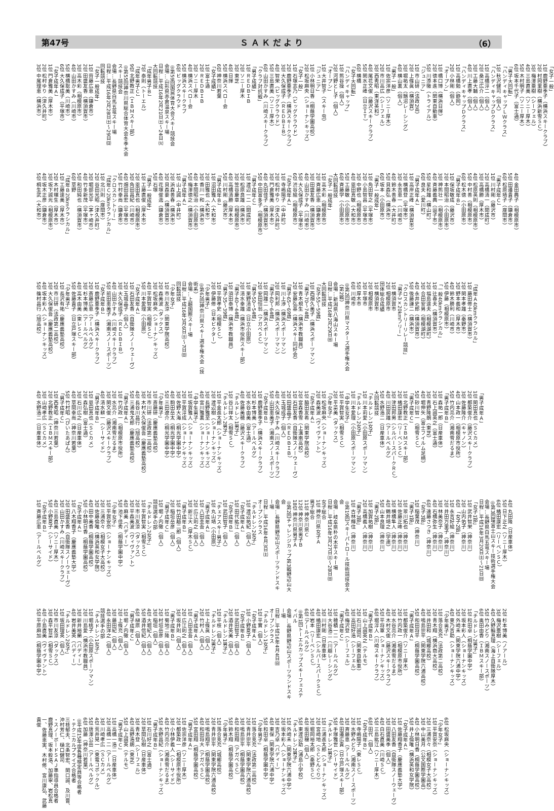第47号 Ｓ Ａ Ｋ だ よ り （6）
「女子一般」
1位 鹿野亜季子（横浜スキークラブ）
2位 村岡里樹（横浜新雪ＳＣ）
3位 梅澤亜樹（シーフェル）
4位 三島直美（ソニー厚木）
5位 木村明子（ソニー厚木）
6位 坂本千代子（富士通）
「男子大回転」
「ハンディキャップＬＷクラス」
1位 秋沢健司（個人）
「ハンディキャップＤクラス」
1位 高橋淳二（個人）
2位 桑江広介（個人）
3位 工藤大輔（個人）
4位 川上直孝（個人）
「ハンディキャップＤクラス」
1位 高橋勉（静岡）
2位 小林剛（個人）
「オープン」
1位 橋口博（横浜日揮）
2位 徳本進（関東自動車）
5位 川添徹（トライアル）
「ジュニア」
1位 市山研（法政2高）
2位 上條眞（横須賀）
3位 堀祐太（鵠沼レーシング）
4位 横山裏（個人）
「男子一般」
1位 佐宗洋彦（ソニー厚木）
2位 市川高広（シーフェル）
3位 西秀昭（東洋英和）
4位 尾花文俊（藤沢スキークラブ）
5位 関水正峰（日立ＩＴ）
6位 横橋
「女子大回転」
「ハンディキャップ」
1位 熊谷操（個人）
2位 河野とし子（個人）
「オープン」
1位 大井智子（スキー虫）
「ジュニア」
1位 小林明日香（桐蔭学園高校）
2位 松坂麻央（ショーナンキッズ）
「女子一般」
1位 石塚志乃（ビッグクラウド）
2位 鹿野亜季子（横浜スキークラブ）
3位 大久保成子（ＲＥＤＢＩＢ）
4位 智栄（ビッグクラウド）
5位 三島直美（ソニー厚木）
6位 山田かすみ（川崎スキークラブ）
「クラブ対抗戦」
「男子成績」
1位 ＲＥＤＢＩＢ
2位 ソニー厚木
3位 東芝
4位 日揮
5位 横浜スベロー会
6位 神奈川若葉
「女子成績」
1位 富士通
2位 ＲＥＤＢＩＢ
3位 ソニー厚木
4位 横浜スベロー会
5位 横浜スキークラブ
6位 ビッグクラウド
◎第59回国民体育大会スキー競技会
会場…山形県赤倉温泉スキー場
日程…平成16年2月21日㈯～24日㈫
大回転競技
「成年男子Ｂ」
7位 泰則（トーエル）
「成年男子Ｃ」
9位 北野教正（ＩＢＭスキー部）
◎第55回神奈川県総合体育大会冬季大会スキー競技会
会場…長野県白馬五竜スキー場
日程…平成16年2月28日㈯～29日㈰
回転競技
「女子一般成年」
1位 齊藤広恵（鎌倉市）
2位 田盛友香（横須賀市）
3位 高木彩（相模原市）
4位 山田かすみ（川崎市）
5位 横橋聡美（川崎市）
6位 大久保成子（平塚市）
「女子成年Ａ」
1位 門倉雅美（厚木市）
2位 松村ゆり（津久井町）
3位 中尾理恵（横浜市）
4位 金田典子（相模原市）
5位 田邉貴子（鎌倉市）
6位 松原靖子（座間市）
「男子成年Ｃ」
1位 川村剛（藤沢市）
2位 高橋清一（開成町）
3位 高橋勝（厚木市）
4位 松原英則（相模原市）
5位 中村善（相模原市）
6位 松木徳（小田原市）
「男子成年Ｂ」
1位 保坂敏成（藤沢市）
2位 本間昭治（小田原市）
3位 神熊壮一（相模原市）
4位 斉藤義典（逗子市）
5位 星和雄（横山町）
6位 良夫（愛川町）
「男子成年Ａ」
1位 高岸正峰（横須賀市）
2位 横橋登（平塚市）
3位 永吉恵一（川崎市）
4位 鈴木善春（大井町）
5位 貝森弘（横浜市）
6位 坂本（小田原市）
「男子一般成年」
1位 角田智之（平塚市）
2位 小島智昌（平塚市）
3位 中野也（相模原市）
4位 恩田真敏（大和市）
5位 工藤敏（小田原市）
6位 斉藤学（小田原市）
大回転競技
「女子一般成年」
1位 高木彩（相模原市）
2位 斉藤広恵（鎌倉市）
3位 田盛友香（横須賀市）
4位 山田かすみ（川崎市）
5位 大久保成子（平塚市）
6位 渋谷絵（相模原市）
「女子成年Ａ」
1位 寺嶋陽子（中井町）
2位 松村ゆり（津久井町）
3位 門倉雅美（厚木市）
4位 丸田佳子（横須賀市）
5位 中田富多子（相模原市）
「男子成年Ｃ」
1位 渡辺一二（開成町）
2位 松原良雄（横浜市）
3位 笠谷慶章（相模原市）
4位 高橋清勝（厚木市）
5位 川村剛（藤沢市）
「男子成年Ｂ」
1位 沼田雅人（大和市）
2位 田雅也（大和市）
3位 香川一和（横浜市）
4位 本間昭治（小田原市）
5位 梅澤徳之（横須賀市）
「男子成年Ａ」
1位 山上誠（中井町）
2位 浜森善春（横浜市）
3位 貝森要（横須賀市）
4位 花塚俊逸（鎌倉市）
5位 石塚
「男子一般成年」
1位 工藤直俊（厚木市）
2位 恩田真也（相模原市）
3位 角田昌紀（川崎市）
4位 畑田昌宏（平塚市）
5位 竹村幸尚（鎌倉市）
「クロスカントリー」
「成年Ｃ20kmクラシカル」
1位 北川則（座間市）
2位 谷田光昭（津久井町）
3位 堀部光平（茅ヶ崎市）
4位 竹多新茂（平塚市）
5位 和田純也（横須賀市）
6位 草野
「成年Ｂ20kmクラシカル」
1位 工藤達美（厚木市）
2位 木村端生（厚木市）
3位 坂下誠光（相模原市）
4位 坂木正彦（鎌倉市）
5位 桐生武（大和市）
「成年Ａ40kmクラシカル」
1位 藤田修士（横須賀市）
2位 関本孝雄（秦野市）
3位 野本義和（厚木市）
4位 鈴木勝利（川崎市）
5位 伊藤（相模原市）
「一般40kmクラシカル」
1位 辻春夫（横須賀市）
2位 福島達夫（相模湖町）
3位 合田安男（相模湖町）
4位 永井史郎（横須賀市）
5位 後藤謙二（横浜市）
「クロスカントリーリレー競技」
「男子3×20kmフリー」
1位 横須賀市
2位 相模原市
団体総合成績
1位 横須賀市
2位 相模原市
3位 平塚市
5位 厚木市
6位 川崎市
◎第2回神奈川県マスターズ選手権大会（第2戦）
会場…新潟県八海山スキー場
日程…平成16年2月29日㈰
大回転競技
「女子55〜59歳」
1位 西畑久美子（横浜スポーツマン）
「男子70〜74歳」
1位 青木規生（横浜市教職員）
2位 安藤弘基（横浜スキー同好会）
「男子65〜69歳」
1位 川上渉（横浜スポーツマン）
2位 岡利邦（横浜スポーツマン）
「男子60〜64歳」
1位 岡雄二（横浜スポーツマン）
2位 安田恒翁（アガベＳＣ）
「男子50〜54歳」
1位 栗野清道（日立小田原）
2位 清水幸雄（横浜市役所スキー部）
「男子40〜44歳」
1位 須田泰博（横浜市教職員）
「男子35〜39歳」
1位 平賀孝史（相模ＳＣ）
2位 伊藤修（日本ビクター）
「少年男子」
◎第62回神奈川県スキー選手権大会（技術系）
会場…上越国際スキー場
日程…平成16年3月6日㈯～7日㈰
回転競技
「少年女子」
1位 市川友涼（関東学院高校）
2位 森美波（ダックス）
3位 松坂麻央（ショーナンキッズ）
4位 平賀智実（相模ＳＣ）
5位 川本愛理（小田原）
「女子成年Ａ」
1位 石田友香（自衛隊スノーウェーヴ）
2位 玉城晶子（個人）
3位 大久保成子（ＲＥＤＢＩＢ）
4位 山田かすみ（川崎スキークラブ）
5位 前田恵美子（湘南スノースポーツ）
「女子成年Ｂ」
1位 鹿野亜季子（横浜スキークラブ）
2位 斎藤広恵（アールベルグ）
3位 杉本博美（アールベルグ）
4位 高木由美（東レＳＣ）
5位 佐藤貴子（日立戸塚スキー部）
「少年男子」
1位 長沢有祐（慶應義塾高校）
2位 市川研（法政第二高校）
3位 大久保俊吾（慶應義塾高校）
4位 坂本彩人（ショーナンキッズ）
5位 篠村昌行（旭高校）
「男子成年Ａ」
1位 関田真也（ＳＣカメ）
2位 都築俊介（藤沢スキークラブ）
3位 佐藤隆介（キャノン）
4位 山本政一（相模原市役所）
5位 竹内亮介（湘南雪だるま）
「男子成年Ｂ」
1位 森祐一郎（日産車体）
2位 石上誠英之（富士通）
3位 青野隆朗（東芝）
4位 堀伸矢（富士フイルム足柄）
5位 砂川智一（相雪ＳＣ）
「男子成年Ｃ」
1位 北野教正（ＩＢＭスキー部）
2位 橘田康宏（リーベンＳＣ）
3位 津田邦男（シルバースパークＲＣ）
4位 川田房雄（アールベルグ）
5位 水野浩二（日産車体）
大回転競技
「チルドレン1女子」
1位 川本莉愛（小田原スポーツマン）
「チルドレン2女子」
1位 川本愛理（小田原スポーツマン）
「中学生女子」
1位 平賀智実（相雪ＳＣ）
2位 平菜美（ダックス）
「少年女子」
1位 松坂麻央（ショーナンキッズ）
2位 森美波（ヴィヴァント）
「女子成年Ａ」
1位 脇田友希（関東学院高校）
2位 宮森香雪（上溝南高校）
1位 石田友香（自衛隊スノーウェーヴ）
2位 田盛晶子（ＲＥＤＢＩＢ）
3位 玉城成子（個人）
4位 大久保かすみ（川崎スキークラブ）
5位 山田恵美子（湘南スノースポーツ）
「女子成年Ｂ」
1位 鹿野亜季子（横浜スキークラブ）
2位 杉本博美（アールベルグ）
3位 水谷由美（富士通）
4位 佐藤美穂（藤沢スキークラブ）
「チルドレン1男子」
1位 谷口祥太（相雪ＳＣ）
「チルドレン2男子」
1位 平金進太郎（ショーナンキッズ）
2位 渡辺樹（ショーナンキッズ）
3位 長野雅至（ショーナンキッズ）
4位 宮川雅裏（ショーナンキッズ）
「中学生男子」
1位 坂賀雅人（ショーナンキッズ）
2位 平賀淳成（ショーナンキッズ）
3位 佐野大海（桐光学園中学）
4位 駒田岳太（桐光学園中学）
5位 三田遼介（桐光学園中学）
「少年男子」
1位 斎藤研（慶應義塾高校）
2位 市川研（法政第二高校）
3位 木村大久保俊吾（慶應義塾高校）
4位 長谷川昌行（旭高校）
5位 三浦鬼太郎（慶應義塾高校）
「男子成年Ａ」
1位 竹内政一（相模原市役所）
2位 水亮介（湘南雪だるま）
3位 関文俊（藤沢スキークラブ）
4位 清水耕一（シーサイド）
「男子成年Ｂ」
1位 恩田真也（ＳＣカメ）
2位 森弘樹（富士通）
3位 石川広之（日産車体）
4位 草間幸尚（神奈川若葉）
5位 竹村昭（ぴいたあぱん）
「男子成年Ｃ」
1位 西秀昭（神奈川若葉）
2位 北野教正（ＩＢＭスキー部）
3位 山崎孝広（ＳＣカメ）
4位 水野浩二（日産車体）
4位 丸田隆（日産車体）
5位 日下正之（ソニー厚木）
6位 橘田康宏（リーベンＳＣ）
◎第3回環富士山スキー技術選手権大会
会場…長野県白馬五竜スキー場
日程…平成16年3月20日㈯～21日㈰
「女子1部」
1位 武井智栄（神奈川）
2位 山内佑子（神奈川）
6位 「女子2部」
1位 永吉好絵（神奈川）
2位 井田万里子（神奈川）
3位 林美奈子（神奈川）
4位 石橋弥生（神奈川）
6位 遠藤さつき（神奈川）
「女子3部」
1位 稲葉茂（神奈川）
「男子1部」
1位 翠川拓也（神奈川）
2位 佐藤正峰（神奈川）
3位 横橋隼人（神奈川）
4位 鶴井靖之（学連）
5位 山本良理（神奈川）
「男子2部」
1位 加賀祐樹（神奈川）
2位 高橋義人（神奈川）
「男子3部」
1位 古林輝住（神奈川）
◎第19回スキーパトロール技術競技会大会
会場…岐阜県朴の木平スキー場
日程…平成16年3月27日㈯～28日㈰
女子総合
1位 神奈川県女子Ａ
男子総合
11位 神奈川県Ｃ
12位 神奈川県男子Ｂ
18位 神奈川県男子Ａ
◎第2回チャレンジカップ第3戦野辺山大会
会場…長野県野辺山スポーツランドスキー場
日程…平成16年4月3日㈯
オープンクラス
「チルドレン2女子」
1位 渡辺祐紀（個人）
「女子成年Ａ」
1位 田代紘江（個人）
「女子成年Ｂ」
1位 武田智子（個人）
「チェアスキー男子」
1位 丸山靖（小田原）
「男子成年Ａ」
1位 八田圭吾（個人）
2位 広江則之（個人）
3位 新江大（厚木ＳＣ）
「男子成年Ｂ」
1位 竹田越二郎（個人）
2位 稲垣岳彦（個人）
「男子成年Ｃ」
1位 堀ノ内徹（個人）
競技選手の部
「チルドレン2女子」
1位 平賀智実（相雪ＳＣ）
2位 市川友涼（ダックス）
3位 平森美波（ヴィヴァント）
4位 麻美（バディー）
5位 池下佳秀（桐蔭学園中学）
「少年女子」
1位 平賀安奈（ショーナンキッズ）
2位 三浦奈々（相模女子大高校）
3位 佐藤倫唯（横浜英和女学院）
4位 田中美香（桐蔭学園高校）
5位 小林明日香（桐蔭学園高校）
「女子成年Ａ」
1位 八木翔香子（慶應義塾大学）
2位 田盛友香（自衛隊スノーウェーヴ）
3位 山田かすみ（川崎スキークラブ）
4位 三島直美（ソニー厚木）
5位 小野夏子（シーサイド）
「女子成年Ｂ」
1位 斉藤広恵（アールベルグ）
2位 杉本博美（ノアール）
3位 梅沢亜樹（シーフェル）
4位 久野輪真理（海上自衛隊厚木）
5位 竹みどり（湘南スノースポーツ）
6位 奥田由香（ＩＢＭスキー部）
「チルドレン2男子」
1位 和田卓（桐蔭学園中学）
2位 坂本彩人（ショーナンキッズ）
3位 外崎未（関東学院六浦中学）
4位 東乃吉助（ショーナンキッズ）
「少年男子」
1位 落合克充（法政第二高校）
2位 青木翔（横浜商大高校）
3位 井田和（城郷高校）
4位 鳴島崇平（関東学院六浦高校）
5位 和田将平（桐蔭学園高校）
「男子成年Ａ」
1位 都築俊介（ソニー厚木）
2位 竹内政一（相模原市役所）
3位 水谷亮介（湘南雪だるま）
4位 木村文俊（藤沢スキークラブ）
5位 平将軍（ショーナンキッズ）
6位 堀淳人（川崎スキークラブ）
「男子成年Ｂ」
1位 山上誠英之（テルモ）
2位 石川誠司（関東自動車）
3位 高田好浩（シーフェル）
4位 梅沢登（シーフェル）
「男子成年Ｃ」
1位 穂積一二（アールベルグ）
2位 大谷浩二（川越レーシング）
3位 川村剛（日産車体）
4位 橘田康宏（シルバースパークＳＣ）
5位 岩本（リーベンＳＣ）
6位 （アールベルグ）
◎第1回トーエルカップスキーフェスティバル
会場…長野県野辺山スポーツランドスキー場
日程…平成16年4月4日㈰
オープンクラス
「チルドレン1女子」
1位 平實（個人）
「女子成年Ａ」
1位 小野夏子（個人）
「女子成年Ｂ」
1位 武田智子（個人）
2位 酒井英美（個人）
「チルドレン1男子」
1位 平枝（個人）
「チルドレン2男子」
1位 上條眞（個人）
2位 竹村人（個人）
「男子成年Ａ」
1位 八田圭吾（個人）
2位 広江則之（個人）
3位 坂井則（個人）
「男子成年Ｂ」
1位 菊地二隆（個人）
2位 村垣岳彦（個人）
3位 稲垣（個人）
4位 大堀紀人（個人）
5位 酒井信紀（個人）
6位 榊原（個人）
「男子成年Ｃ」
1位 堀ノ内徹（個人）
2位 上條充（個人）
3位 藤田紀（個人）
4位 永田洋之（個人）
競技選手の部
「チルドレン1女子」
1位 堀桃子（小田原スポーツマン）
2位 川島愛（横浜市教職員）
3位 新井裕蘭（バディー）
4位 岩井美英（バディー）
「チルドレン2女子」
1位 坂田理英（個人）
2位 市川友涼（ダックス）
3位 森平智菜（相雪ＳＣ）
4位 小島直美（ヴィヴァント）
5位 平原麻加（桐蔭学園中学）
6位 松坂麻央（ショーナンキッズ）
「少年女子」
1位 平賀安奈（ショーナンキッズ）
2位 三浦奈々（相模女子大高校）
3位 中山美月（公文国際学園高）
4位 小林明日香（桐蔭学園高校）
5位 井上倫唯（横浜英和女学院）
「女子成年Ａ」
1位 佐藤翔香子（慶應義塾大学）
2位 八田友香（自衛隊スノーウェーヴ）
3位 田盛美季（個人）
4位 白石直美（川崎ＳＣ）
5位 三島紘江（ソニー厚木）
6位 田代（個人）
「女子成年Ｂ」
1位 寺嶋陽子（東レＳＣ）
2位 水野みどり（湘南スノースポーツ）
3位 斉藤恵（アールベルグ）
4位 田邉広貴（日立戸塚スキー部）
5位 手塚雅世（シーサイド）
「チルドレン1男子」
1位 三浦進太郎（ショーナンキッズ）
2位 宮崎地（ＳＣどんぐり）
3位 堀岡裕太郎（秦野ＳＣ）
4位 坂田穣（個人）
5位 東渡辺助（浦島小学校）
「チルドレン2男子」
1位 外崎未（関東学院六浦中学）
2位 坂本彩人（ショーナンキッズ）
3位 吉乃卓（バディー）
4位 東保（関東学院六浦中学）
5位 和田卓（桐蔭学園中学）
「少年男子」
1位 落合克充（法政第二高校）
2位 青井崇平（関東学院六浦高校）
3位 鳴島崇平（桐蔭学園高校）
4位 和田翔（アガベＳＣ）
5位 鈴木翔（桐蔭学園高校）
「少年男子」
1位 落合克充（城郷高校）
2位 青井崇平（関東学院六浦高校）
3位 鳴島翔平（桐蔭学園高校）
4位 和田将大（アガベＳＣ）
5位 宮田翔（桐蔭学園高校）
「男子成年Ａ」
1位 佐宗洋彦（ソニー厚木）
2位 都築政一（相模原市役所）
3位 小林伊義人（シーサイド）
4位 竹内亮介（湘南雪だるま）
5位 水野昌紀（ショーナンキッズ）
「男子成年Ｂ」
1位 石川好之（富士通）
2位 草間弘樹（日産車体）
3位 青木登（シーフェル）
4位 高野浩朗（東芝）
5位 山上誠英（テルモ）
「男子成年Ｃ」
1位 高橋一浩二（日産車体）
2位 高橋一二（アールベルグ）
3位 川崎孝広（ＳＣカメ）
4位 荒井晃一（東電コボックル）
5位 唐澤公岳（アールベルグ）
6位 加藤（神奈川若葉）
◎平成15年度各種検定員等合格者
・テクニカルプライズ合格者
三枝郁夫、北条智宏、関口誠、及川晋、沖村芳仁、樋口健司
・スノーボードＳＡＪ準指導員合格者
鹿野真理、坂本毅浩、加藤寧、岩松真一、佐藤恵実、木村修、宮川康弘、武藤貴俊